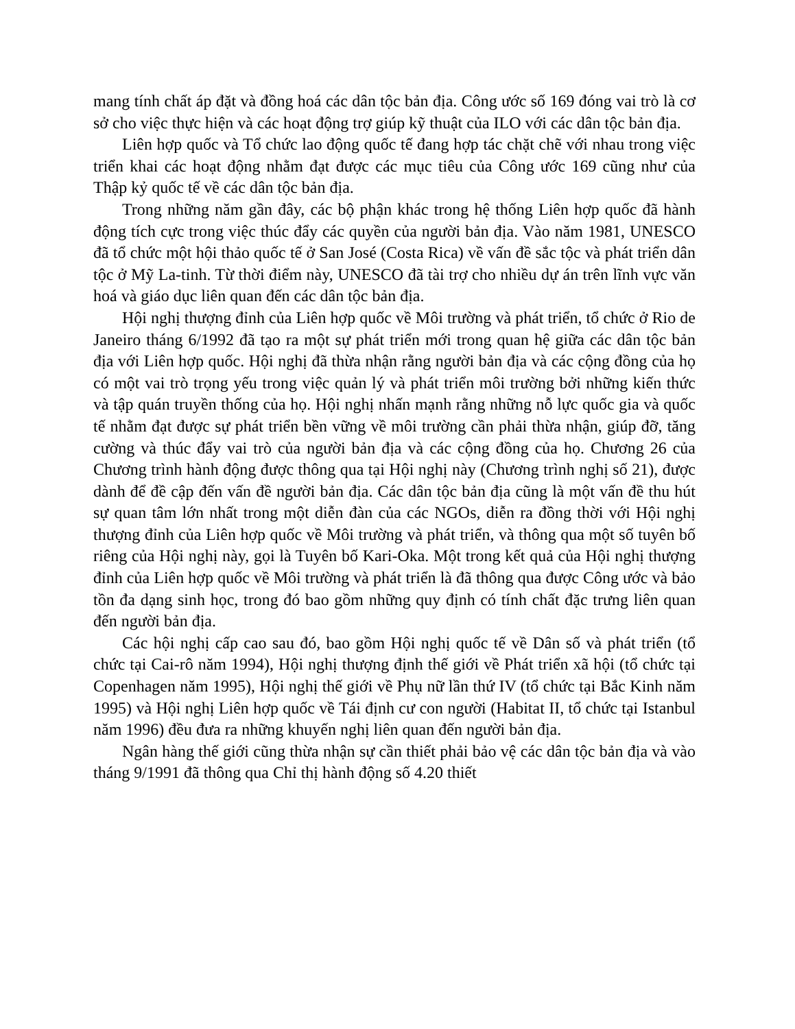mang tính chất áp đặt và đồng hoá các dân tộc bản địa. Công ước số 169 đóng vai trò là cơ sở cho việc thực hiện và các hoạt động trợ giúp kỹ thuật của ILO với các dân tộc bản địa.
Liên hợp quốc và Tổ chức lao động quốc tế đang hợp tác chặt chẽ với nhau trong việc triển khai các hoạt động nhằm đạt được các mục tiêu của Công ước 169 cũng như của Thập kỷ quốc tế về các dân tộc bản địa.
Trong những năm gần đây, các bộ phận khác trong hệ thống Liên hợp quốc đã hành động tích cực trong việc thúc đẩy các quyền của người bản địa. Vào năm 1981, UNESCO đã tổ chức một hội thảo quốc tế ở San José (Costa Rica) về vấn đề sắc tộc và phát triển dân tộc ở Mỹ La-tinh. Từ thời điểm này, UNESCO đã tài trợ cho nhiều dự án trên lĩnh vực văn hoá và giáo dục liên quan đến các dân tộc bản địa.
Hội nghị thượng đỉnh của Liên hợp quốc về Môi trường và phát triển, tổ chức ở Rio de Janeiro tháng 6/1992 đã tạo ra một sự phát triển mới trong quan hệ giữa các dân tộc bản địa với Liên hợp quốc. Hội nghị đã thừa nhận rằng người bản địa và các cộng đồng của họ có một vai trò trọng yếu trong việc quản lý và phát triển môi trường bởi những kiến thức và tập quán truyền thống của họ. Hội nghị nhấn mạnh rằng những nỗ lực quốc gia và quốc tế nhằm đạt được sự phát triển bền vững về môi trường cần phải thừa nhận, giúp đỡ, tăng cường và thúc đẩy vai trò của người bản địa và các cộng đồng của họ. Chương 26 của Chương trình hành động được thông qua tại Hội nghị này (Chương trình nghị số 21), được dành để đề cập đến vấn đề người bản địa. Các dân tộc bản địa cũng là một vấn đề thu hút sự quan tâm lớn nhất trong một diễn đàn của các NGOs, diễn ra đồng thời với Hội nghị thượng đỉnh của Liên hợp quốc về Môi trường và phát triển, và thông qua một số tuyên bố riêng của Hội nghị này, gọi là Tuyên bố Kari-Oka. Một trong kết quả của Hội nghị thượng đỉnh của Liên hợp quốc về Môi trường và phát triển là đã thông qua được Công ước và bảo tồn đa dạng sinh học, trong đó bao gồm những quy định có tính chất đặc trưng liên quan đến người bản địa.
Các hội nghị cấp cao sau đó, bao gồm Hội nghị quốc tế về Dân số và phát triển (tổ chức tại Cai-rô năm 1994), Hội nghị thượng định thế giới về Phát triển xã hội (tổ chức tại Copenhagen năm 1995), Hội nghị thế giới về Phụ nữ lần thứ IV (tổ chức tại Bắc Kinh năm 1995) và Hội nghị Liên hợp quốc về Tái định cư con người (Habitat II, tổ chức tại Istanbul năm 1996) đều đưa ra những khuyến nghị liên quan đến người bản địa.
Ngân hàng thế giới cũng thừa nhận sự cần thiết phải bảo vệ các dân tộc bản địa và vào tháng 9/1991 đã thông qua Chỉ thị hành động số 4.20 thiết